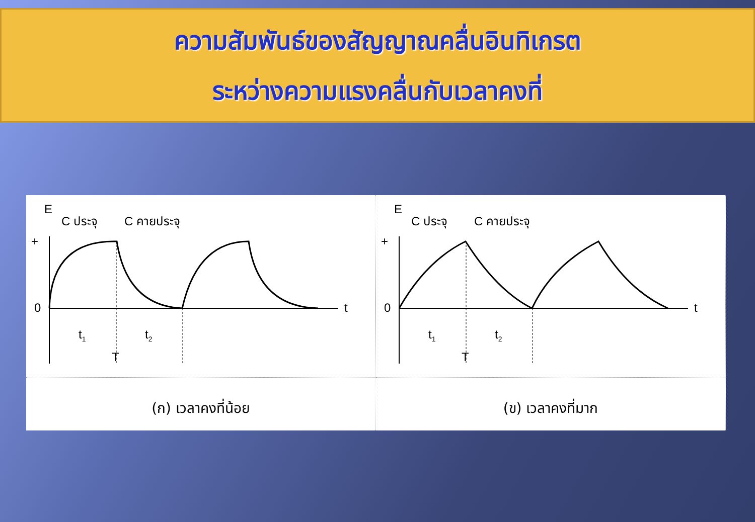ความสัมพันธ์ของสัญญาณคลื่นอินทิเกรต
ระหว่างความแรงคลื่นกับเวลาคงที่
E
C ประจุ
C คายประจุ
+
0
t
t1
t2
T
(ก) เวลาคงที่น้อย
E
C ประจุ
C คายประจุ
+
0
t
t1
t2
T
(ข) เวลาคงที่มาก